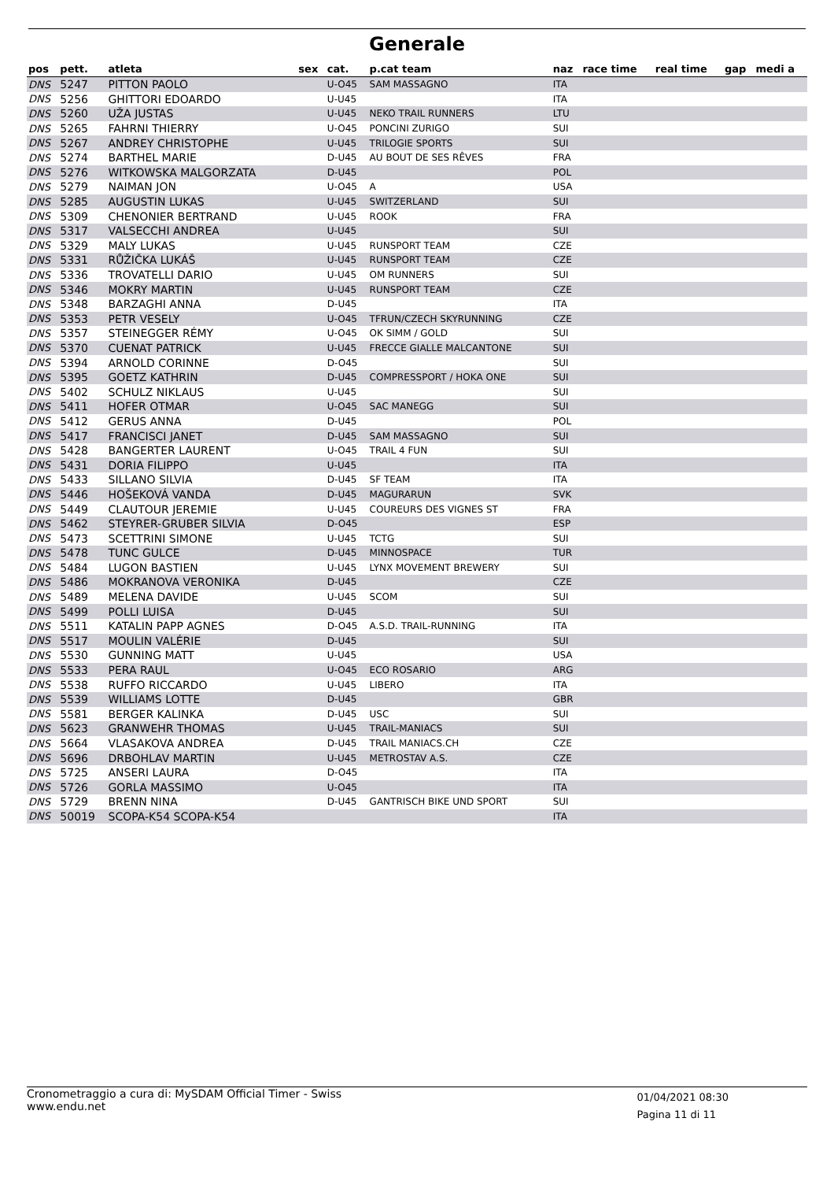Generale
| pos | pett. | atleta | sex | cat. | p.cat team | naz | race time | real time | gap | medi a |
| --- | --- | --- | --- | --- | --- | --- | --- | --- | --- | --- |
| DNS | 5247 | PITTON PAOLO | | U-O45 | SAM MASSAGNO | ITA | | | | |
| DNS | 5256 | GHITTORI EDOARDO | | U-U45 | | ITA | | | | |
| DNS | 5260 | UŽA JUSTAS | | U-U45 | NEKO TRAIL RUNNERS | LTU | | | | |
| DNS | 5265 | FAHRNI THIERRY | | U-O45 | PONCINI ZURIGO | SUI | | | | |
| DNS | 5267 | ANDREY CHRISTOPHE | | U-U45 | TRILOGIE SPORTS | SUI | | | | |
| DNS | 5274 | BARTHEL MARIE | | D-U45 | AU BOUT DE SES RÊVES | FRA | | | | |
| DNS | 5276 | WITKOWSKA MALGORZATA | | D-U45 | | POL | | | | |
| DNS | 5279 | NAIMAN JON | | U-O45 | A | USA | | | | |
| DNS | 5285 | AUGUSTIN LUKAS | | U-U45 | SWITZERLAND | SUI | | | | |
| DNS | 5309 | CHENONIER BERTRAND | | U-U45 | ROOK | FRA | | | | |
| DNS | 5317 | VALSECCHI ANDREA | | U-U45 | | SUI | | | | |
| DNS | 5329 | MALY LUKAS | | U-U45 | RUNSPORT TEAM | CZE | | | | |
| DNS | 5331 | RŮŽIČKA LUKÁŠ | | U-U45 | RUNSPORT TEAM | CZE | | | | |
| DNS | 5336 | TROVATELLI DARIO | | U-U45 | OM RUNNERS | SUI | | | | |
| DNS | 5346 | MOKRY MARTIN | | U-U45 | RUNSPORT TEAM | CZE | | | | |
| DNS | 5348 | BARZAGHI ANNA | | D-U45 | | ITA | | | | |
| DNS | 5353 | PETR VESELY | | U-O45 | TFRUN/CZECH SKYRUNNING | CZE | | | | |
| DNS | 5357 | STEINEGGER RÉMY | | U-O45 | OK SIMM / GOLD | SUI | | | | |
| DNS | 5370 | CUENAT PATRICK | | U-U45 | FRECCE GIALLE MALCANTONE | SUI | | | | |
| DNS | 5394 | ARNOLD CORINNE | | D-O45 | | SUI | | | | |
| DNS | 5395 | GOETZ KATHRIN | | D-U45 | COMPRESSPORT / HOKA ONE | SUI | | | | |
| DNS | 5402 | SCHULZ NIKLAUS | | U-U45 | | SUI | | | | |
| DNS | 5411 | HOFER OTMAR | | U-O45 | SAC MANEGG | SUI | | | | |
| DNS | 5412 | GERUS ANNA | | D-U45 | | POL | | | | |
| DNS | 5417 | FRANCISCI JANET | | D-U45 | SAM MASSAGNO | SUI | | | | |
| DNS | 5428 | BANGERTER LAURENT | | U-O45 | TRAIL 4 FUN | SUI | | | | |
| DNS | 5431 | DORIA FILIPPO | | U-U45 | | ITA | | | | |
| DNS | 5433 | SILLANO SILVIA | | D-U45 | SF TEAM | ITA | | | | |
| DNS | 5446 | HOŠEKOVÁ VANDA | | D-U45 | MAGURARUN | SVK | | | | |
| DNS | 5449 | CLAUTOUR JEREMIE | | U-U45 | COUREURS DES VIGNES ST | FRA | | | | |
| DNS | 5462 | STEYRER-GRUBER SILVIA | | D-O45 | | ESP | | | | |
| DNS | 5473 | SCETTRINI SIMONE | | U-U45 | TCTG | SUI | | | | |
| DNS | 5478 | TUNC GULCE | | D-U45 | MINNOSPACE | TUR | | | | |
| DNS | 5484 | LUGON BASTIEN | | U-U45 | LYNX MOVEMENT BREWERY | SUI | | | | |
| DNS | 5486 | MOKRANOVA VERONIKA | | D-U45 | | CZE | | | | |
| DNS | 5489 | MELENA DAVIDE | | U-U45 | SCOM | SUI | | | | |
| DNS | 5499 | POLLI LUISA | | D-U45 | | SUI | | | | |
| DNS | 5511 | KATALIN PAPP AGNES | | D-O45 | A.S.D. TRAIL-RUNNING | ITA | | | | |
| DNS | 5517 | MOULIN VALÉRIE | | D-U45 | | SUI | | | | |
| DNS | 5530 | GUNNING MATT | | U-U45 | | USA | | | | |
| DNS | 5533 | PERA RAUL | | U-O45 | ECO ROSARIO | ARG | | | | |
| DNS | 5538 | RUFFO RICCARDO | | U-U45 | LIBERO | ITA | | | | |
| DNS | 5539 | WILLIAMS LOTTE | | D-U45 | | GBR | | | | |
| DNS | 5581 | BERGER KALINKA | | D-U45 | USC | SUI | | | | |
| DNS | 5623 | GRANWEHR THOMAS | | U-U45 | TRAIL-MANIACS | SUI | | | | |
| DNS | 5664 | VLASAKOVA ANDREA | | D-U45 | TRAIL MANIACS.CH | CZE | | | | |
| DNS | 5696 | DRBOHLAV MARTIN | | U-U45 | METROSTAV A.S. | CZE | | | | |
| DNS | 5725 | ANSERI LAURA | | D-O45 | | ITA | | | | |
| DNS | 5726 | GORLA MASSIMO | | U-O45 | | ITA | | | | |
| DNS | 5729 | BRENN NINA | | D-U45 | GANTRISCH BIKE UND SPORT | SUI | | | | |
| DNS | 50019 | SCOPA-K54 SCOPA-K54 | | | | ITA | | | | |
Cronometraggio a cura di: MySDAM Official Timer - Swiss
www.endu.net
01/04/2021 08:30
Pagina 11 di 11